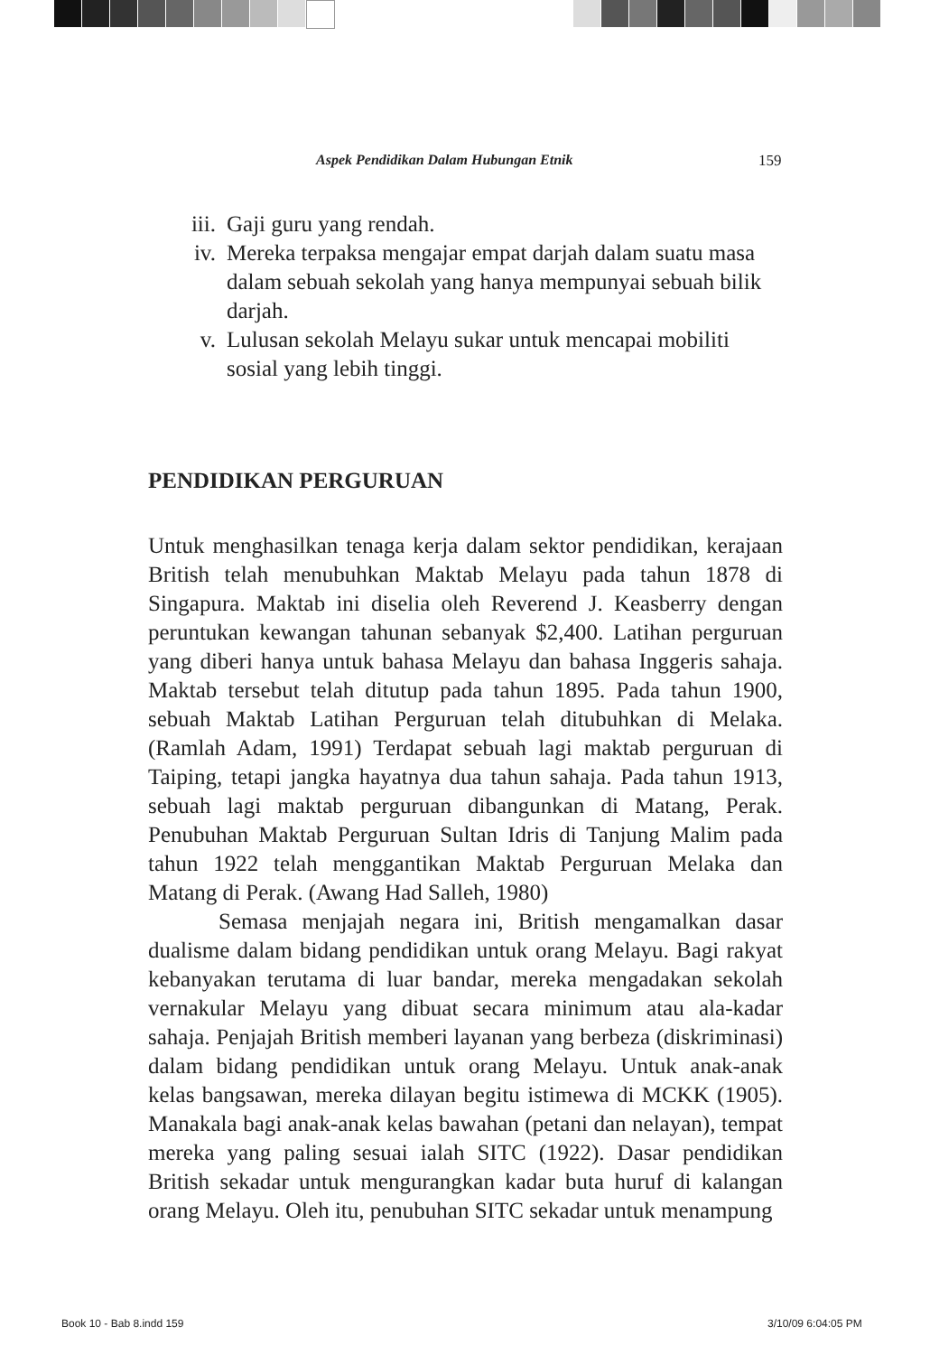Aspek Pendidikan Dalam Hubungan Etnik 159
iii. Gaji guru yang rendah.
iv. Mereka terpaksa mengajar empat darjah dalam suatu masa dalam sebuah sekolah yang hanya mempunyai sebuah bilik darjah.
v. Lulusan sekolah Melayu sukar untuk mencapai mobiliti sosial yang lebih tinggi.
PENDIDIKAN PERGURUAN
Untuk menghasilkan tenaga kerja dalam sektor pendidikan, kerajaan British telah menubuhkan Maktab Melayu pada tahun 1878 di Singapura. Maktab ini diselia oleh Reverend J. Keasberry dengan peruntukan kewangan tahunan sebanyak $2,400. Latihan perguruan yang diberi hanya untuk bahasa Melayu dan bahasa Inggeris sahaja. Maktab tersebut telah ditutup pada tahun 1895. Pada tahun 1900, sebuah Maktab Latihan Perguruan telah ditubuhkan di Melaka. (Ramlah Adam, 1991) Terdapat sebuah lagi maktab perguruan di Taiping, tetapi jangka hayatnya dua tahun sahaja. Pada tahun 1913, sebuah lagi maktab perguruan dibangunkan di Matang, Perak. Penubuhan Maktab Perguruan Sultan Idris di Tanjung Malim pada tahun 1922 telah menggantikan Maktab Perguruan Melaka dan Matang di Perak. (Awang Had Salleh, 1980)
Semasa menjajah negara ini, British mengamalkan dasar dualisme dalam bidang pendidikan untuk orang Melayu. Bagi rakyat kebanyakan terutama di luar bandar, mereka mengadakan sekolah vernakular Melayu yang dibuat secara minimum atau ala-kadar sahaja. Penjajah British memberi layanan yang berbeza (diskriminasi) dalam bidang pendidikan untuk orang Melayu. Untuk anak-anak kelas bangsawan, mereka dilayan begitu istimewa di MCKK (1905). Manakala bagi anak-anak kelas bawahan (petani dan nelayan), tempat mereka yang paling sesuai ialah SITC (1922). Dasar pendidikan British sekadar untuk mengurangkan kadar buta huruf di kalangan orang Melayu. Oleh itu, penubuhan SITC sekadar untuk menampung
Book 10 - Bab 8.indd 159 3/10/09 6:04:05 PM